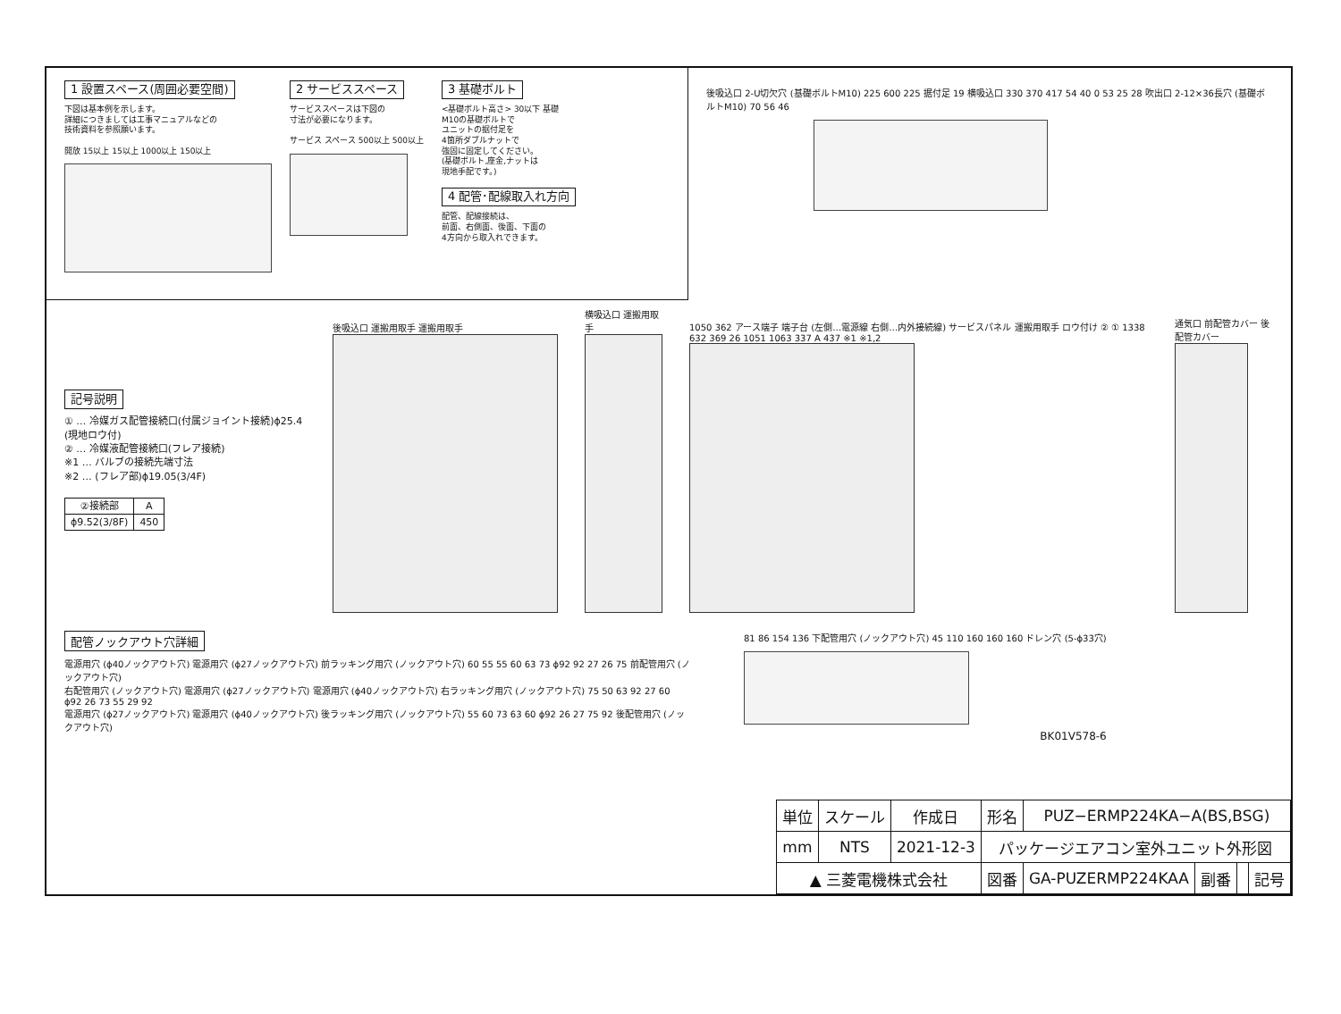1 設置スペース(周囲必要空間)
下図は基本例を示します。
詳細につきましては工事マニュアルなどの
技術資料を参照願います。
開放 15以上 15以上 1000以上 150以上
2 サービススペース
サービススペースは下図の
寸法が必要になります。
サービス スペース 500以上 500以上
3 基礎ボルト
<基礎ボルト高さ> 30以下 基礎
M10の基礎ボルトで
ユニットの据付足を
4箇所ダブルナットで
強固に固定してください。
(基礎ボルト,座金,ナットは
現地手配です。)
4 配管･配線取入れ方向
配管、配線接続は、
前面、右側面、後面、下面の
4方向から取入れできます。
後吸込口 2-U切欠穴 (基礎ボルトM10) 225 600 225 据付足 19 横吸込口 330 370 417 54 40 0 53 25 28 吹出口 2-12×36長穴 (基礎ボルトM10) 70 56 46
記号説明
① … 冷媒ガス配管接続口(付属ジョイント接続)ϕ25.4
(現地ロウ付)
② … 冷媒液配管接続口(フレア接続)
※1 … バルブの接続先端寸法
※2 … (フレア部)ϕ19.05(3/4F)
| ②接続部 | A |
| --- | --- |
| ϕ9.52(3/8F) | 450 |
後吸込口 運搬用取手 運搬用取手
横吸込口 運搬用取手
1050 362 アース端子 端子台 (左側…電源線 右側…内外接続線) サービスパネル 運搬用取手 ロウ付け ② ① 1338 632 369 26 1051 1063 337 A 437 ※1 ※1,2
通気口 前配管カバー 後配管カバー
配管ノックアウト穴詳細
電源用穴 (ϕ40ノックアウト穴) 電源用穴 (ϕ27ノックアウト穴) 前ラッキング用穴 (ノックアウト穴) 60 55 55 60 63 73 ϕ92 92 27 26 75 前配管用穴 (ノックアウト穴)
右配管用穴 (ノックアウト穴) 電源用穴 (ϕ27ノックアウト穴) 電源用穴 (ϕ40ノックアウト穴) 右ラッキング用穴 (ノックアウト穴) 75 50 63 92 27 60 ϕ92 26 73 55 29 92
電源用穴 (ϕ27ノックアウト穴) 電源用穴 (ϕ40ノックアウト穴) 後ラッキング用穴 (ノックアウト穴) 55 60 73 63 60 ϕ92 26 27 75 92 後配管用穴 (ノックアウト穴)
81 86 154 136 下配管用穴 (ノックアウト穴) 45 110 160 160 160 ドレン穴 (5-ϕ33穴)
BK01V578-6
| 単位 | スケール | 作成日 | 形名 | PUZ−ERMP224KA−A(BS,BSG) | | | |
| mm | NTS | 2021-12-3 | パッケージエアコン室外ユニット外形図 | | | | |
| ▲ 三菱電機株式会社 | | | 図番 | GA-PUZERMP224KAA | 副番 | | 記号 |